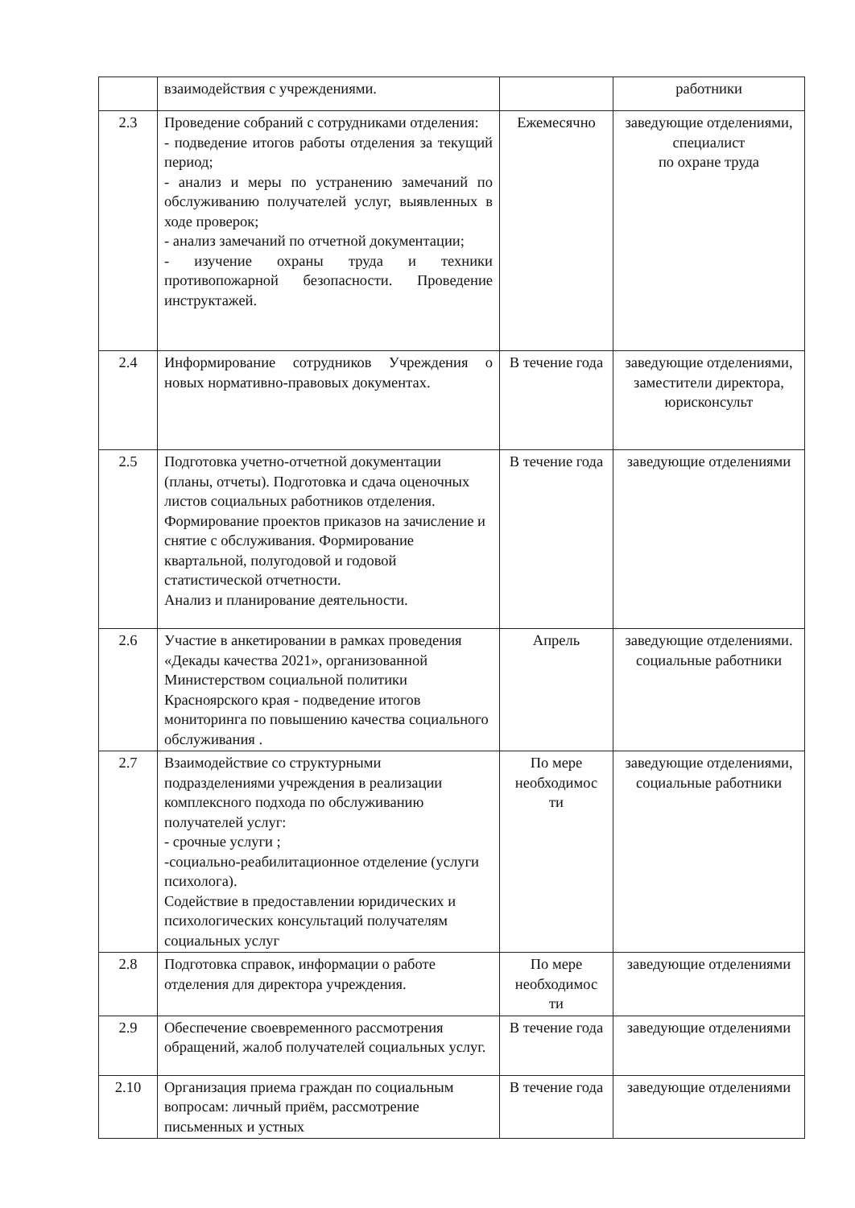| | взаимодействия с учреждениями. | | работники |
| 2.3 | Проведение собраний с сотрудниками отделения: - подведение итогов работы отделения за текущий период; - анализ и меры по устранению замечаний по обслуживанию получателей услуг, выявленных в ходе проверок; - анализ замечаний по отчетной документации; - изучение охраны труда и техники противопожарной безопасности. Проведение инструктажей. | Ежемесячно | заведующие отделениями, специалист по охране труда |
| 2.4 | Информирование сотрудников Учреждения о новых нормативно-правовых документах. | В течение года | заведующие отделениями, заместители директора, юрисконсульт |
| 2.5 | Подготовка учетно-отчетной документации (планы, отчеты). Подготовка и сдача оценочных листов социальных работников отделения. Формирование проектов приказов на зачисление и снятие с обслуживания. Формирование квартальной, полугодовой и годовой статистической отчетности. Анализ и планирование деятельности. | В течение года | заведующие отделениями |
| 2.6 | Участие в анкетировании в рамках проведения «Декады качества 2021», организованной Министерством социальной политики Красноярского края - подведение итогов мониторинга по повышению качества социального обслуживания . | Апрель | заведующие отделениями. социальные работники |
| 2.7 | Взаимодействие со структурными подразделениями учреждения в реализации комплексного подхода по обслуживанию получателей услуг: - срочные услуги ; -социально-реабилитационное отделение (услуги психолога). Содействие в предоставлении юридических и психологических консультаций получателям социальных услуг | По мере необходимос ти | заведующие отделениями, социальные работники |
| 2.8 | Подготовка справок, информации о работе отделения для директора учреждения. | По мере необходимос ти | заведующие отделениями |
| 2.9 | Обеспечение своевременного рассмотрения обращений, жалоб получателей социальных услуг. | В течение года | заведующие отделениями |
| 2.10 | Организация приема граждан по социальным вопросам: личный приём, рассмотрение письменных и устных | В течение года | заведующие отделениями |